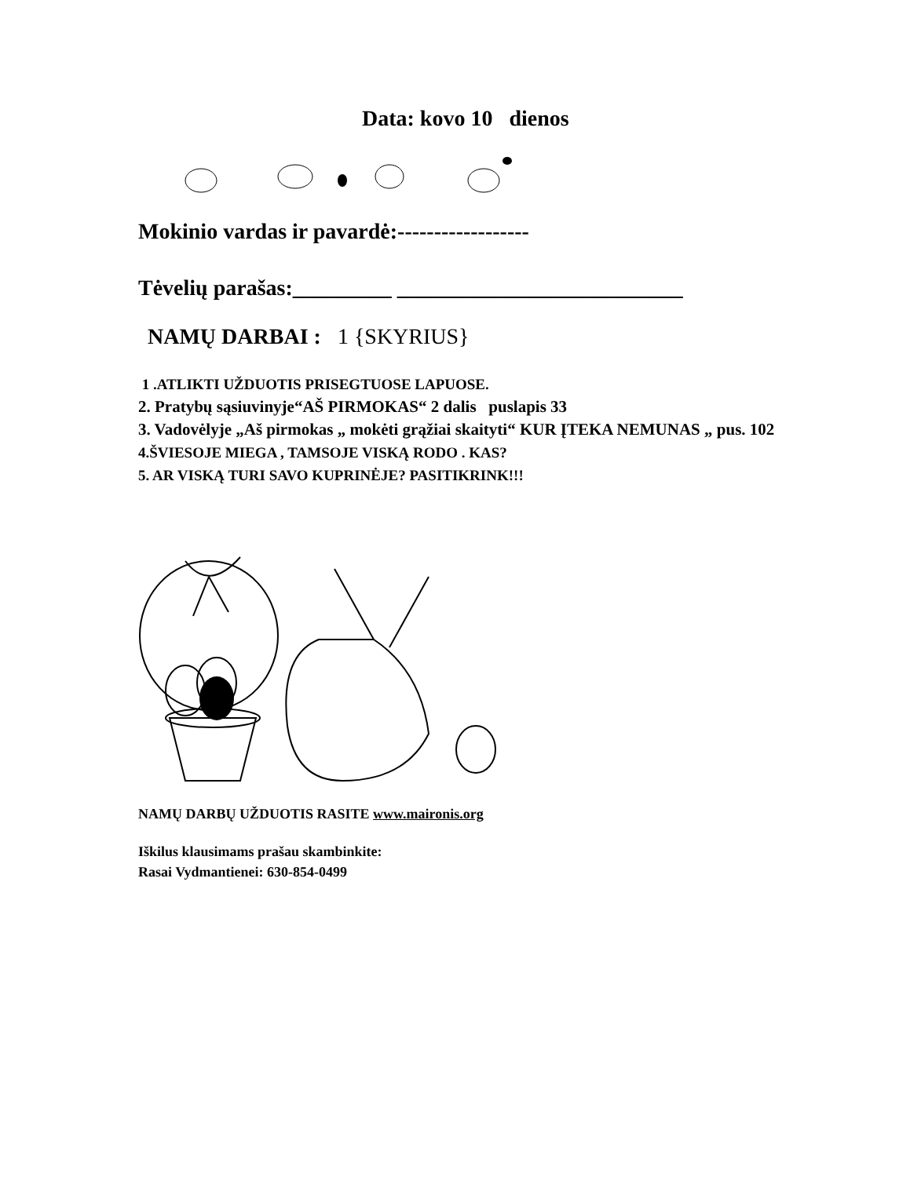Data: kovo 10 dienos
Mokinio vardas ir pavardė:------------------
Tėvelių parašas:_________ __________________________
NAMŲ DARBAI : 1 {SKYRIUS}
1 .ATLIKTI UŽDUOTIS PRISEGTUOSE LAPUOSE.
2. Pratybų sąsiuvinyje“AŠ PIRMOKAS“ 2 dalis puslapis 33
3. Vadovėlyje „Aš pirmokas „ mokėti grąžiai skaityti“ KUR ĮTEKA NEMUNAS „ pus. 102
4.ŠVIESOJE MIEGA , TAMSOJE VISKĄ RODO . KAS?
5. AR VISKĄ TURI SAVO KUPRINĖJE? PASITIKRINK!!!
NAMŲ DARBŲ UŽDUOTIS RASITE www.maironis.org
Iškilus klausimams prašau skambinkite:
Rasai Vydmantienei: 630-854-0499